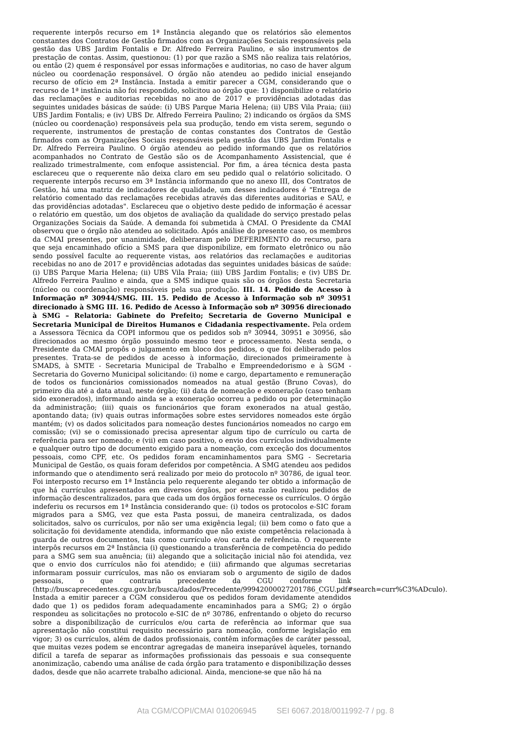requerente interpôs recurso em 1ª Instância alegando que os relatórios são elementos constantes dos Contratos de Gestão firmados com as Organizações Sociais responsáveis pela gestão das UBS Jardim Fontalis e Dr. Alfredo Ferreira Paulino, e são instrumentos de prestação de contas. Assim, questionou: (1) por que razão a SMS não realiza tais relatórios, ou então (2) quem é responsável por essas informações e auditorias, no caso de haver algum núcleo ou coordenação responsável. O órgão não atendeu ao pedido inicial ensejando recurso de ofício em 2ª Instância. Instada a emitir parecer a CGM, considerando que o recurso de 1ª instância não foi respondido, solicitou ao órgão que: 1) disponibilize o relatório das reclamações e auditorias recebidas no ano de 2017 e providências adotadas das seguintes unidades básicas de saúde: (i) UBS Parque Maria Helena; (ii) UBS Vila Praia; (iii) UBS Jardim Fontalis; e (iv) UBS Dr. Alfredo Ferreira Paulino; 2) indicando os órgãos da SMS (núcleo ou coordenação) responsáveis pela sua produção, tendo em vista serem, segundo o requerente, instrumentos de prestação de contas constantes dos Contratos de Gestão firmados com as Organizações Sociais responsáveis pela gestão das UBS Jardim Fontalis e Dr. Alfredo Ferreira Paulino. O órgão atendeu ao pedido informando que os relatórios acompanhados no Contrato de Gestão são os de Acompanhamento Assistencial, que é realizado trimestralmente, com enfoque assistencial. Por fim, a área técnica desta pasta esclareceu que o requerente não deixa claro em seu pedido qual o relatório solicitado. O requerente interpôs recurso em 3ª Instância informando que no anexo III, dos Contratos de Gestão, há uma matriz de indicadores de qualidade, um desses indicadores é "Entrega de relatório comentado das reclamações recebidas através das diferentes auditorias e SAU, e das providências adotadas". Esclareceu que o objetivo deste pedido de informação é acessar o relatório em questão, um dos objetos de avaliação da qualidade do serviço prestado pelas Organizações Sociais da Saúde. A demanda foi submetida à CMAI. O Presidente da CMAI observou que o órgão não atendeu ao solicitado. Após análise do presente caso, os membros da CMAI presentes, por unanimidade, deliberaram pelo DEFERIMENTO do recurso, para que seja encaminhado ofício a SMS para que disponibilize, em formato eletrônico ou não sendo possível faculte ao requerente vistas, aos relatórios das reclamações e auditorias recebidas no ano de 2017 e providências adotadas das seguintes unidades básicas de saúde: (i) UBS Parque Maria Helena; (ii) UBS Vila Praia; (iii) UBS Jardim Fontalis; e (iv) UBS Dr. Alfredo Ferreira Paulino e ainda, que a SMS indique quais são os órgãos desta Secretaria (núcleo ou coordenação) responsáveis pela sua produção. III. 14. Pedido de Acesso à Informação nº 30944/SMG. III. 15. Pedido de Acesso à Informação sob nº 30951 direcionado à SMG III. 16. Pedido de Acesso à Informação sob nº 30956 direcionado à SMG – Relatoria: Gabinete do Prefeito; Secretaria de Governo Municipal e Secretaria Municipal de Direitos Humanos e Cidadania respectivamente. Pela ordem a Assessora Técnica da COPI informou que os pedidos sob nº 30944, 30951 e 30956, são direcionados ao mesmo órgão possuindo mesmo teor e processamento. Nesta senda, o Presidente da CMAI propôs o julgamento em bloco dos pedidos, o que foi deliberado pelos presentes. Trata-se de pedidos de acesso à informação, direcionados primeiramente à SMADS, à SMTE - Secretaria Municipal de Trabalho e Empreendedorismo e à SGM - Secretaria do Governo Municipal solicitando: (i) nome e cargo, departamento e remuneração de todos os funcionários comissionados nomeados na atual gestão (Bruno Covas), do primeiro dia até a data atual, neste órgão; (ii) data de nomeação e exoneração (caso tenham sido exonerados), informando ainda se a exoneração ocorreu a pedido ou por determinação da administração; (iii) quais os funcionários que foram exonerados na atual gestão, apontando data; (iv) quais outras informações sobre estes servidores nomeados este órgão mantém; (v) os dados solicitados para nomeação destes funcionários nomeados no cargo em comissão; (vi) se o comissionado precisa apresentar algum tipo de currículo ou carta de referência para ser nomeado; e (vii) em caso positivo, o envio dos currículos individualmente e qualquer outro tipo de documento exigido para a nomeação, com exceção dos documentos pessoais, como CPF, etc. Os pedidos foram encaminhamentos para SMG - Secretaria Municipal de Gestão, os quais foram deferidos por competência. A SMG atendeu aos pedidos informando que o atendimento será realizado por meio do protocolo nº 30786, de igual teor. Foi interposto recurso em 1ª Instância pelo requerente alegando ter obtido a informação de que há currículos apresentados em diversos órgãos, por esta razão realizou pedidos de informação descentralizados, para que cada um dos órgãos fornecesse os currículos. O órgão indeferiu os recursos em 1ª Instância considerando que: (i) todos os protocolos e-SIC foram migrados para a SMG, vez que esta Pasta possui, de maneira centralizada, os dados solicitados, salvo os currículos, por não ser uma exigência legal; (ii) bem como o fato que a solicitação foi devidamente atendida, informando que não existe competência relacionada à guarda de outros documentos, tais como currículo e/ou carta de referência. O requerente interpôs recursos em 2ª Instância (i) questionando a transferência de competência do pedido para a SMG sem sua anuência; (ii) alegando que a solicitação inicial não foi atendida, vez que o envio dos currículos não foi atendido; e (iii) afirmando que algumas secretarias informaram possuir currículos, mas não os enviaram sob o argumento de sigilo de dados pessoais, o que contraria precedente da CGU conforme link (http://buscaprecedentes.cgu.gov.br/busca/dados/Precedente/99942000027201786_CGU.pdf#search=curr%C3%ADculo). Instada a emitir parecer a CGM considerou que os pedidos foram devidamente atendidos dado que 1) os pedidos foram adequadamente encaminhados para a SMG; 2) o órgão respondeu as solicitações no protocolo e-SIC de nº 30786, enfrentando o objeto do recurso sobre a disponibilização de currículos e/ou carta de referência ao informar que sua apresentação não constitui requisito necessário para nomeação, conforme legislação em vigor; 3) os currículos, além de dados profissionais, contêm informações de caráter pessoal, que muitas vezes podem se encontrar agregadas de maneira inseparável àqueles, tornando difícil a tarefa de separar as informações profissionais das pessoais e sua consequente anonimização, cabendo uma análise de cada órgão para tratamento e disponibilização desses dados, desde que não acarrete trabalho adicional. Ainda, mencione-se que não há na
Ata CGM/COPI/CMAI 010206945 SEI 6067.2018/0011992-7 / pg. 8